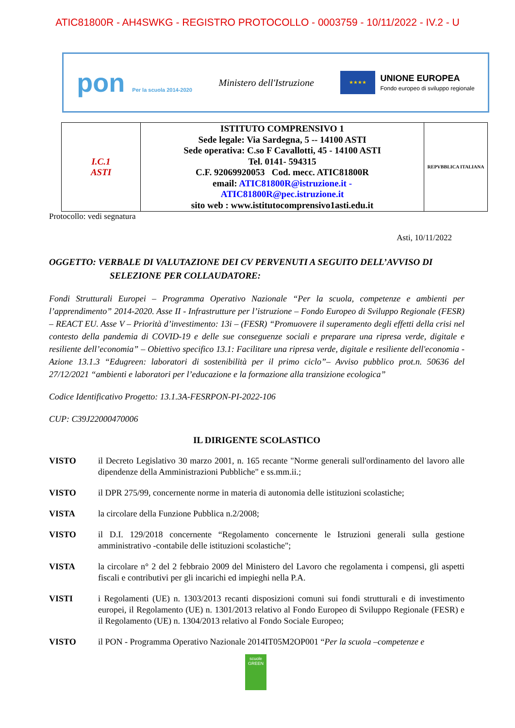ATIC81800R - AH4SWKG - REGISTRO PROTOCOLLO - 0003759 - 10/11/2022 - IV.2 - U
pon Per la scuola 2014-2020
Ministero dell'Istruzione
★★★★
UNIONE EUROPEA
Fondo europeo di sviluppo regionale
| I.C.1 ASTI | ISTITUTO COMPRENSIVO 1 Sede legale: Via Sardegna, 5 -- 14100 ASTI Sede operativa: C.so F Cavallotti, 45 - 14100 ASTI Tel. 0141- 594315 C.F. 92069920053 Cod. mecc. ATIC81800R email: ATIC81800R@istruzione.it - ATIC81800R@pec.istruzione.it sito web : www.istitutocomprensivo1asti.edu.it | REPVBBLICA ITALIANA |
Protocollo: vedi segnatura
Asti, 10/11/2022
OGGETTO: VERBALE DI VALUTAZIONE DEI CV PERVENUTI A SEGUITO DELL’AVVISO DI
SELEZIONE PER COLLAUDATORE:
Fondi Strutturali Europei – Programma Operativo Nazionale “Per la scuola, competenze e ambienti per l’apprendimento” 2014-2020. Asse II - Infrastrutture per l’istruzione – Fondo Europeo di Sviluppo Regionale (FESR) – REACT EU. Asse V – Priorità d’investimento: 13i – (FESR) “Promuovere il superamento degli effetti della crisi nel contesto della pandemia di COVID-19 e delle sue conseguenze sociali e preparare una ripresa verde, digitale e resiliente dell’economia” – Obiettivo specifico 13.1: Facilitare una ripresa verde, digitale e resiliente dell'economia - Azione 13.1.3 “Edugreen: laboratori di sostenibilità per il primo ciclo”– Avviso pubblico prot.n. 50636 del 27/12/2021 “ambienti e laboratori per l’educazione e la formazione alla transizione ecologica”
Codice Identificativo Progetto: 13.1.3A-FESRPON-PI-2022-106
CUP: C39J22000470006
IL DIRIGENTE SCOLASTICO
VISTO il Decreto Legislativo 30 marzo 2001, n. 165 recante "Norme generali sull'ordinamento del lavoro alle dipendenze della Amministrazioni Pubbliche" e ss.mm.ii.;
VISTO il DPR 275/99, concernente norme in materia di autonomia delle istituzioni scolastiche;
VISTA la circolare della Funzione Pubblica n.2/2008;
VISTO il D.I. 129/2018 concernente “Regolamento concernente le Istruzioni generali sulla gestione amministrativo -contabile delle istituzioni scolastiche";
VISTA la circolare n° 2 del 2 febbraio 2009 del Ministero del Lavoro che regolamenta i compensi, gli aspetti fiscali e contributivi per gli incarichi ed impieghi nella P.A.
VISTI i Regolamenti (UE) n. 1303/2013 recanti disposizioni comuni sui fondi strutturali e di investimento europei, il Regolamento (UE) n. 1301/2013 relativo al Fondo Europeo di Sviluppo Regionale (FESR) e il Regolamento (UE) n. 1304/2013 relativo al Fondo Sociale Europeo;
VISTO il PON - Programma Operativo Nazionale 2014IT05M2OP001 “Per la scuola –competenze e
scuole
GREEN